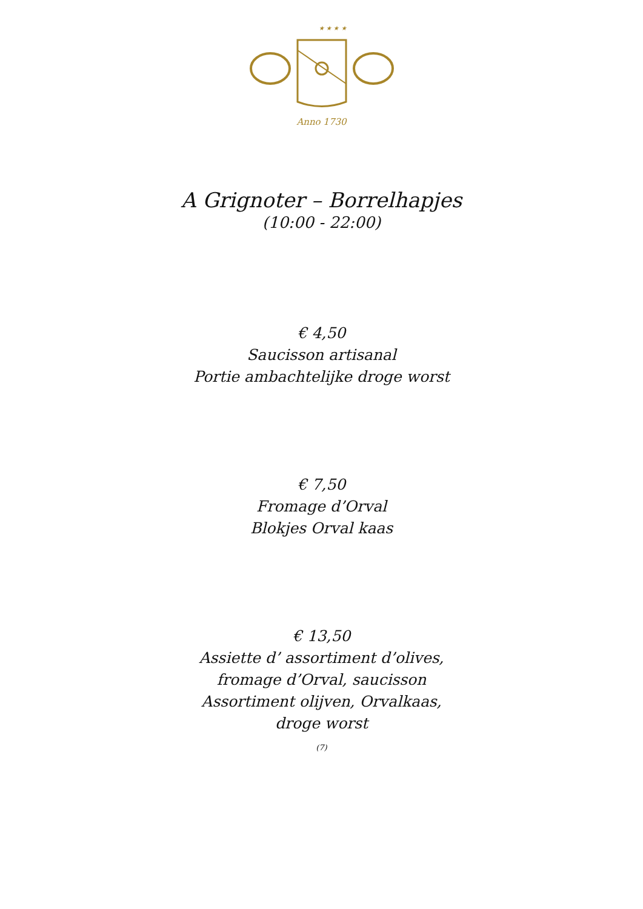★ ★ ★ ★
Anno 1730
A Grignoter – Borrelhapjes
(10:00 - 22:00)
€ 4,50
Saucisson artisanal
Portie ambachtelijke droge worst
€ 7,50
Fromage d’Orval
Blokjes Orval kaas
€ 13,50
Assiette d’ assortiment d’olives,
fromage d’Orval, saucisson
Assortiment olijven, Orvalkaas,
droge worst
(7)